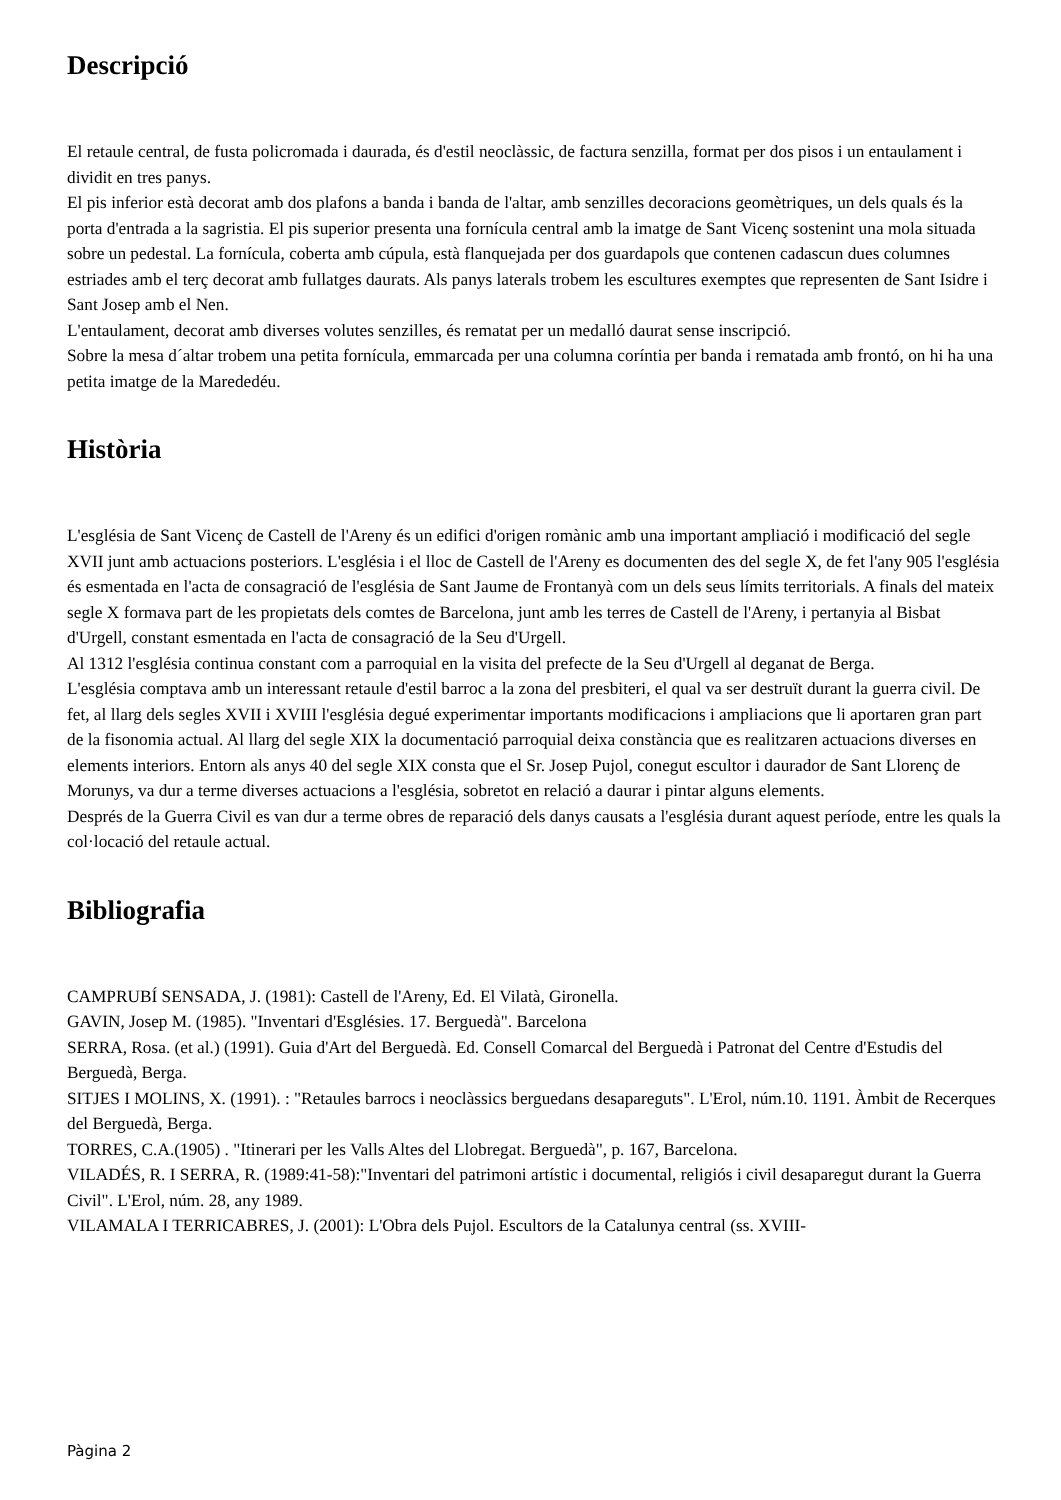Descripció
El retaule central, de fusta policromada i daurada, és d'estil neoclàssic, de factura senzilla, format per dos pisos i un entaulament i dividit en tres panys.
El pis inferior està decorat amb dos plafons a banda i banda de l'altar, amb senzilles decoracions geomètriques, un dels quals és la porta d'entrada a la sagristia. El pis superior presenta una fornícula central amb la imatge de Sant Vicenç sostenint una mola situada sobre un pedestal. La fornícula, coberta amb cúpula, està flanquejada per dos guardapols que contenen cadascun dues columnes estriades amb el terç decorat amb fullatges daurats. Als panys laterals trobem les escultures exemptes que representen de Sant Isidre i Sant Josep amb el Nen.
L'entaulament, decorat amb diverses volutes senzilles, és rematat per un medalló daurat sense inscripció.
Sobre la mesa d´altar trobem una petita fornícula, emmarcada per una columna coríntia per banda i rematada amb frontó, on hi ha una petita imatge de la Marededéu.
Història
L'església de Sant Vicenç de Castell de l'Areny és un edifici d'origen romànic amb una important ampliació i modificació del segle XVII junt amb actuacions posteriors. L'església i el lloc de Castell de l'Areny es documenten des del segle X, de fet l'any 905 l'església és esmentada en l'acta de consagració de l'església de Sant Jaume de Frontanyà com un dels seus límits territorials. A finals del mateix segle X formava part de les propietats dels comtes de Barcelona, junt amb les terres de Castell de l'Areny, i pertanyia al Bisbat d'Urgell, constant esmentada en l'acta de consagració de la Seu d'Urgell.
Al 1312 l'església continua constant com a parroquial en la visita del prefecte de la Seu d'Urgell al deganat de Berga.
L'església comptava amb un interessant retaule d'estil barroc a la zona del presbiteri, el qual va ser destruït durant la guerra civil. De fet, al llarg dels segles XVII i XVIII l'església degué experimentar importants modificacions i ampliacions que li aportaren gran part de la fisonomia actual. Al llarg del segle XIX la documentació parroquial deixa constància que es realitzaren actuacions diverses en elements interiors. Entorn als anys 40 del segle XIX consta que el Sr. Josep Pujol, conegut escultor i daurador de Sant Llorenç de Morunys, va dur a terme diverses actuacions a l'església, sobretot en relació a daurar i pintar alguns elements.
Després de la Guerra Civil es van dur a terme obres de reparació dels danys causats a l'església durant aquest període, entre les quals la col·locació del retaule actual.
Bibliografia
CAMPRUBÍ SENSADA, J. (1981): Castell de l'Areny, Ed. El Vilatà, Gironella.
GAVIN, Josep M. (1985). "Inventari d'Esglésies. 17. Berguedà". Barcelona
SERRA, Rosa. (et al.) (1991). Guia d'Art del Berguedà. Ed. Consell Comarcal del Berguedà i Patronat del Centre d'Estudis del Berguedà, Berga.
SITJES I MOLINS, X. (1991). : "Retaules barrocs i neoclàssics berguedans desapareguts". L'Erol, núm.10. 1191. Àmbit de Recerques del Berguedà, Berga.
TORRES, C.A.(1905) . "Itinerari per les Valls Altes del Llobregat. Berguedà", p. 167, Barcelona.
VILADÉS, R. I SERRA, R. (1989:41-58):"Inventari del patrimoni artístic i documental, religiós i civil desaparegut durant la Guerra Civil". L'Erol, núm. 28, any 1989.
VILAMALA I TERRICABRES, J. (2001): L'Obra dels Pujol. Escultors de la Catalunya central (ss. XVIII-
Pàgina 2